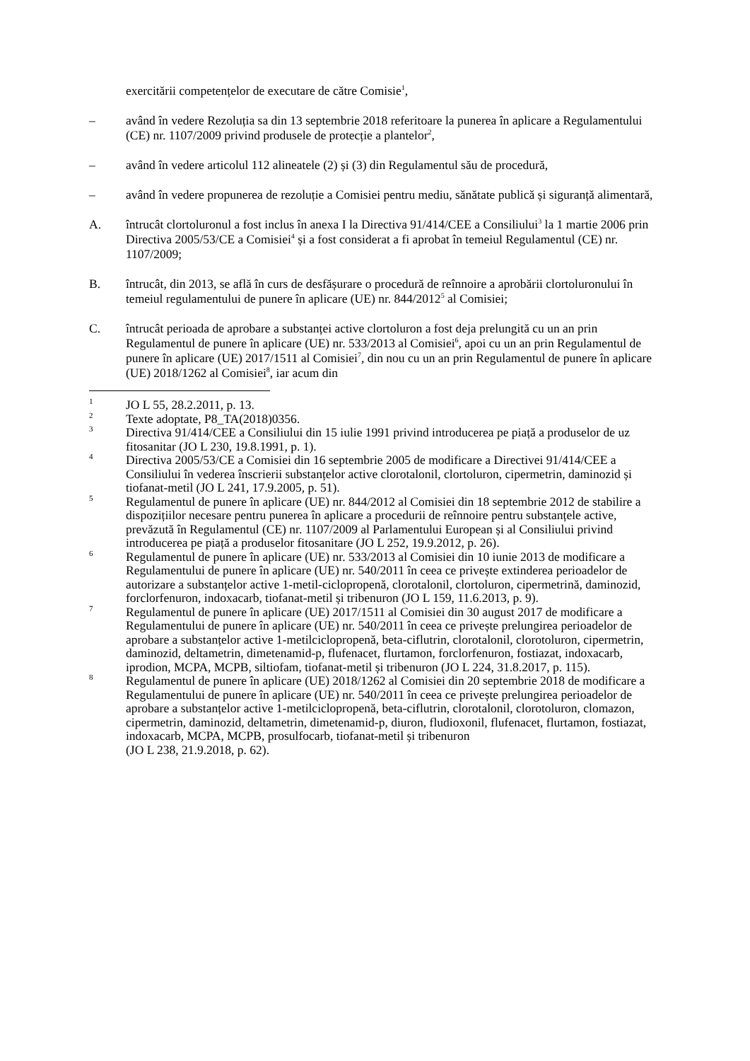exercitării competențelor de executare de către Comisie<sup>1</sup>,
– având în vedere Rezoluția sa din 13 septembrie 2018 referitoare la punerea în aplicare a Regulamentului (CE) nr. 1107/2009 privind produsele de protecție a plantelor<sup>2</sup>,
– având în vedere articolul 112 alineatele (2) și (3) din Regulamentul său de procedură,
– având în vedere propunerea de rezoluție a Comisiei pentru mediu, sănătate publică și siguranță alimentară,
A. întrucât clortoluronul a fost inclus în anexa I la Directiva 91/414/CEE a Consiliului<sup>3</sup> la 1 martie 2006 prin Directiva 2005/53/CE a Comisiei<sup>4</sup> și a fost considerat a fi aprobat în temeiul Regulamentul (CE) nr. 1107/2009;
B. întrucât, din 2013, se află în curs de desfășurare o procedură de reînnoire a aprobării clortoluronului în temeiul regulamentului de punere în aplicare (UE) nr. 844/2012<sup>5</sup> al Comisiei;
C. întrucât perioada de aprobare a substanței active clortoluron a fost deja prelungită cu un an prin Regulamentul de punere în aplicare (UE) nr. 533/2013 al Comisiei<sup>6</sup>, apoi cu un an prin Regulamentul de punere în aplicare (UE) 2017/1511 al Comisiei<sup>7</sup>, din nou cu un an prin Regulamentul de punere în aplicare (UE) 2018/1262 al Comisiei<sup>8</sup>, iar acum din
<sup>1</sup>
JO L 55, 28.2.2011, p. 13.
<sup>2</sup>
Texte adoptate, P8_TA(2018)0356.
<sup>3</sup>
Directiva 91/414/CEE a Consiliului din 15 iulie 1991 privind introducerea pe piață a produselor de uz fitosanitar (JO L 230, 19.8.1991, p. 1).
<sup>4</sup>
Directiva 2005/53/CE a Comisiei din 16 septembrie 2005 de modificare a Directivei 91/414/CEE a Consiliului în vederea înscrierii substanțelor active clorotalonil, clortoluron, cipermetrin, daminozid și tiofanat-metil (JO L 241, 17.9.2005, p. 51).
<sup>5</sup>
Regulamentul de punere în aplicare (UE) nr. 844/2012 al Comisiei din 18 septembrie 2012 de stabilire a dispozițiilor necesare pentru punerea în aplicare a procedurii de reînnoire pentru substanțele active, prevăzută în Regulamentul (CE) nr. 1107/2009 al Parlamentului European și al Consiliului privind introducerea pe piață a produselor fitosanitare (JO L 252, 19.9.2012, p. 26).
<sup>6</sup>
Regulamentul de punere în aplicare (UE) nr. 533/2013 al Comisiei din 10 iunie 2013 de modificare a Regulamentului de punere în aplicare (UE) nr. 540/2011 în ceea ce privește extinderea perioadelor de autorizare a substanțelor active 1-metil-ciclopropenă, clorotalonil, clortoluron, cipermetrină, daminozid, forclorfenuron, indoxacarb, tiofanat-metil și tribenuron (JO L 159, 11.6.2013, p. 9).
<sup>7</sup>
Regulamentul de punere în aplicare (UE) 2017/1511 al Comisiei din 30 august 2017 de modificare a Regulamentului de punere în aplicare (UE) nr. 540/2011 în ceea ce privește prelungirea perioadelor de aprobare a substanțelor active 1-metilciclopropenă, beta-ciflutrin, clorotalonil, clorotoluron, cipermetrin, daminozid, deltametrin, dimetenamid-p, flufenacet, flurtamon, forclorfenuron, fostiazat, indoxacarb, iprodion, MCPA, MCPB, siltiofam, tiofanat-metil și tribenuron (JO L 224, 31.8.2017, p. 115).
<sup>8</sup>
Regulamentul de punere în aplicare (UE) 2018/1262 al Comisiei din 20 septembrie 2018 de modificare a Regulamentului de punere în aplicare (UE) nr. 540/2011 în ceea ce privește prelungirea perioadelor de aprobare a substanțelor active 1-metilciclopropenă, beta-ciflutrin, clorotalonil, clorotoluron, clomazon, cipermetrin, daminozid, deltametrin, dimetenamid-p, diuron, fludioxonil, flufenacet, flurtamon, fostiazat, indoxacarb, MCPA, MCPB, prosulfocarb, tiofanat-metil și tribenuron
(JO L 238, 21.9.2018, p. 62).